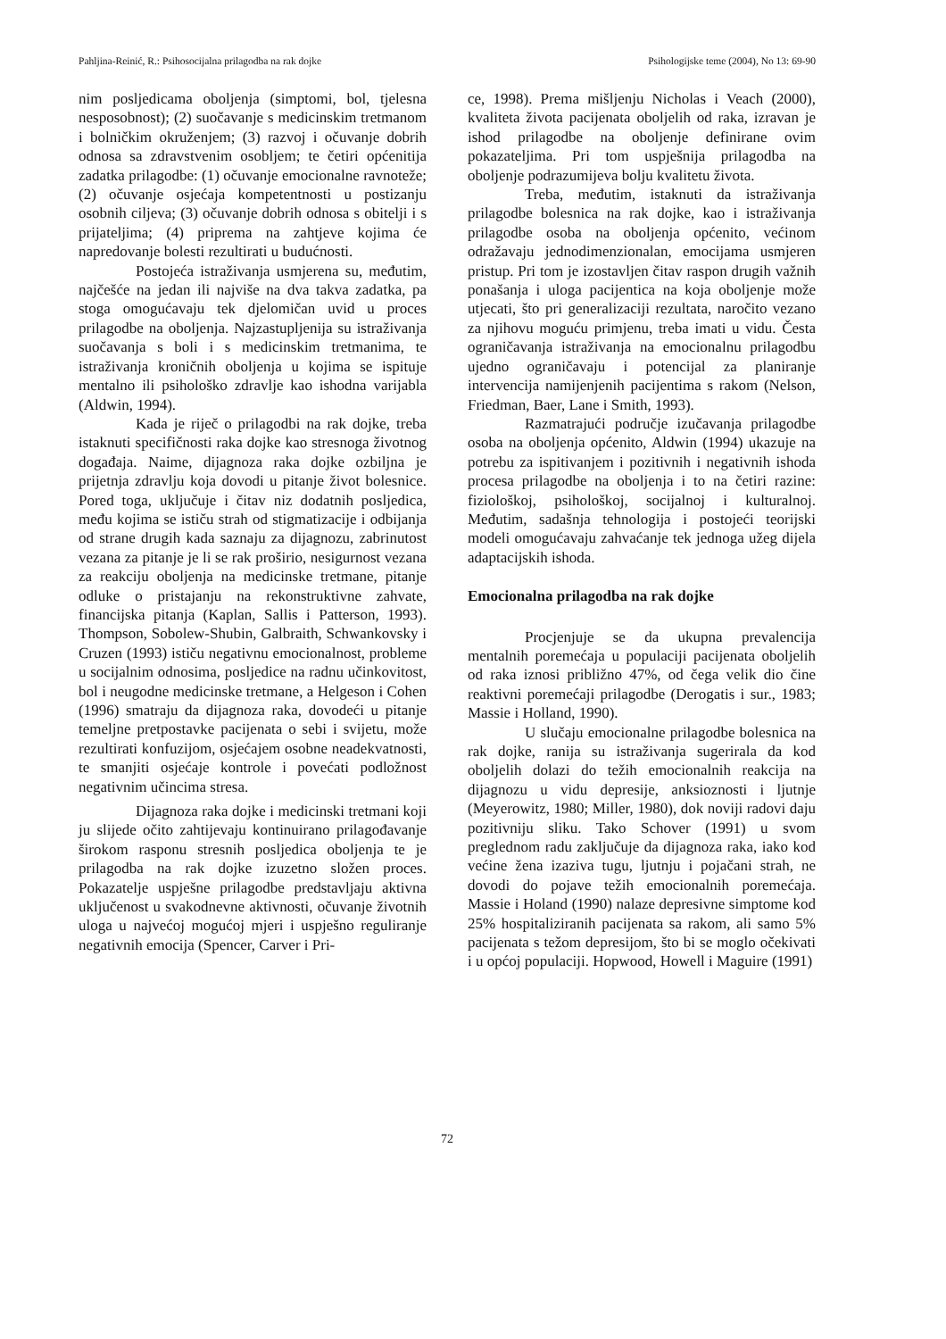Pahljina-Reinić, R.: Psihosocijalna prilagodba na rak dojke Psihologijske teme (2004), No 13: 69-90
nim posljedicama oboljenja (simptomi, bol, tjelesna nesposobnost); (2) suočavanje s medicinskim tretmanom i bolničkim okruženjem; (3) razvoj i očuvanje dobrih odnosa sa zdravstvenim osobljem; te četiri općenitija zadatka prilagodbe: (1) očuvanje emocionalne ravnoteže; (2) očuvanje osjećaja kompetentnosti u postizanju osobnih ciljeva; (3) očuvanje dobrih odnosa s obitelji i s prijateljima; (4) priprema na zahtjeve kojima će napredovanje bolesti rezultirati u budućnosti.
Postojeća istraživanja usmjerena su, međutim, najčešće na jedan ili najviše na dva takva zadatka, pa stoga omogućavaju tek djelomičan uvid u proces prilagodbe na oboljenja. Najzastupljenija su istraživanja suočavanja s boli i s medicinskim tretmanima, te istraživanja kroničnih oboljenja u kojima se ispituje mentalno ili psihološko zdravlje kao ishodna varijabla (Aldwin, 1994).
Kada je riječ o prilagodbi na rak dojke, treba istaknuti specifičnosti raka dojke kao stresnoga životnog događaja. Naime, dijagnoza raka dojke ozbiljna je prijetnja zdravlju koja dovodi u pitanje život bolesnice. Pored toga, uključuje i čitav niz dodatnih posljedica, među kojima se ističu strah od stigmatizacije i odbijanja od strane drugih kada saznaju za dijagnozu, zabrinutost vezana za pitanje je li se rak proširio, nesigurnost vezana za reakciju oboljenja na medicinske tretmane, pitanje odluke o pristajanju na rekonstruktivne zahvate, financijska pitanja (Kaplan, Sallis i Patterson, 1993). Thompson, Sobolew-Shubin, Galbraith, Schwankovsky i Cruzen (1993) ističu negativnu emocionalnost, probleme u socijalnim odnosima, posljedice na radnu učinkovitost, bol i neugodne medicinske tretmane, a Helgeson i Cohen (1996) smatraju da dijagnoza raka, dovodeći u pitanje temeljne pretpostavke pacijenata o sebi i svijetu, može rezultirati konfuzijom, osjećajem osobne neadekvatnosti, te smanjiti osjećaje kontrole i povećati podložnost negativnim učincima stresa.
Dijagnoza raka dojke i medicinski tretmani koji ju slijede očito zahtijevaju kontinuirano prilagođavanje širokom rasponu stresnih posljedica oboljenja te je prilagodba na rak dojke izuzetno složen proces. Pokazatelje uspješne prilagodbe predstavljaju aktivna uključenost u svakodnevne aktivnosti, očuvanje životnih uloga u najvećoj mogućoj mjeri i uspješno reguliranje negativnih emocija (Spencer, Carver i Pri-
ce, 1998). Prema mišljenju Nicholas i Veach (2000), kvaliteta života pacijenata oboljelih od raka, izravan je ishod prilagodbe na oboljenje definirane ovim pokazateljima. Pri tom uspješnija prilagodba na oboljenje podrazumijeva bolju kvalitetu života.
Treba, međutim, istaknuti da istraživanja prilagodbe bolesnica na rak dojke, kao i istraživanja prilagodbe osoba na oboljenja općenito, većinom odražavaju jednodimenzionalan, emocijama usmjeren pristup. Pri tom je izostavljen čitav raspon drugih važnih ponašanja i uloga pacijentica na koja oboljenje može utjecati, što pri generalizaciji rezultata, naročito vezano za njihovu moguću primjenu, treba imati u vidu. Česta ograničavanja istraživanja na emocionalnu prilagodbu ujedno ograničavaju i potencijal za planiranje intervencija namijenjenih pacijentima s rakom (Nelson, Friedman, Baer, Lane i Smith, 1993).
Razmatrajući područje izučavanja prilagodbe osoba na oboljenja općenito, Aldwin (1994) ukazuje na potrebu za ispitivanjem i pozitivnih i negativnih ishoda procesa prilagodbe na oboljenja i to na četiri razine: fiziološkoj, psihološkoj, socijalnoj i kulturalnoj. Međutim, sadašnja tehnologija i postojeći teorijski modeli omogućavaju zahvaćanje tek jednoga užeg dijela adaptacijskih ishoda.
Emocionalna prilagodba na rak dojke
Procjenjuje se da ukupna prevalencija mentalnih poremećaja u populaciji pacijenata oboljelih od raka iznosi približno 47%, od čega velik dio čine reaktivni poremećaji prilagodbe (Derogatis i sur., 1983; Massie i Holland, 1990).
U slučaju emocionalne prilagodbe bolesnica na rak dojke, ranija su istraživanja sugerirala da kod oboljelih dolazi do težih emocionalnih reakcija na dijagnozu u vidu depresije, anksioznosti i ljutnje (Meyerowitz, 1980; Miller, 1980), dok noviji radovi daju pozitivniju sliku. Tako Schover (1991) u svom preglednom radu zaključuje da dijagnoza raka, iako kod većine žena izaziva tugu, ljutnju i pojačani strah, ne dovodi do pojave težih emocionalnih poremećaja. Massie i Holand (1990) nalaze depresivne simptome kod 25% hospitaliziranih pacijenata sa rakom, ali samo 5% pacijenata s težom depresijom, što bi se moglo očekivati i u općoj populaciji. Hopwood, Howell i Maguire (1991)
72